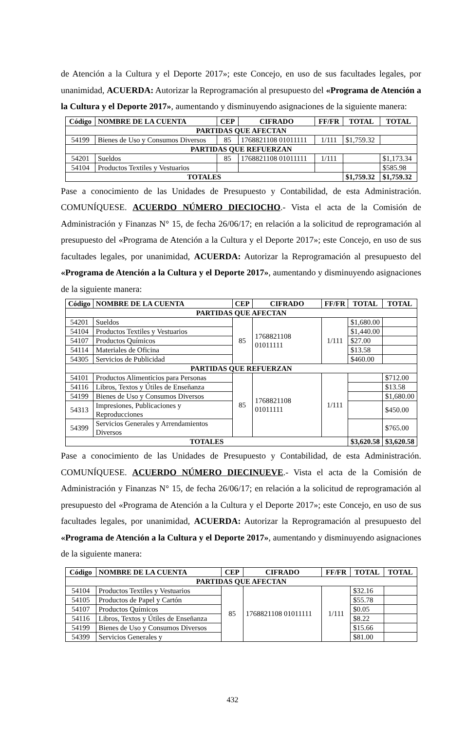de Atención a la Cultura y el Deporte 2017»; este Concejo, en uso de sus facultades legales, por unanimidad, ACUERDA: Autorizar la Reprogramación al presupuesto del «Programa de Atención a la Cultura y el Deporte 2017», aumentando y disminuyendo asignaciones de la siguiente manera:
| Código | NOMBRE DE LA CUENTA | CEP | CIFRADO | FF/FR | TOTAL | TOTAL |
| --- | --- | --- | --- | --- | --- | --- |
| PARTIDAS QUE AFECTAN | | | | | | |
| 54199 | Bienes de Uso y Consumos Diversos | 85 | 1768821108 01011111 | 1/111 | $1,759.32 | |
| PARTIDAS QUE REFUERZAN | | | | | | |
| 54201 | Sueldos | 85 | 1768821108 01011111 | 1/111 | | $1,173.34 |
| 54104 | Productos Textiles y Vestuarios | | | | | $585.98 |
| TOTALES | | | | | $1,759.32 | $1,759.32 |
Pase a conocimiento de las Unidades de Presupuesto y Contabilidad, de esta Administración. COMUNÍQUESE. ACUERDO NÚMERO DIECIOCHO.- Vista el acta de la Comisión de Administración y Finanzas N° 15, de fecha 26/06/17; en relación a la solicitud de reprogramación al presupuesto del «Programa de Atención a la Cultura y el Deporte 2017»; este Concejo, en uso de sus facultades legales, por unanimidad, ACUERDA: Autorizar la Reprogramación al presupuesto del «Programa de Atención a la Cultura y el Deporte 2017», aumentando y disminuyendo asignaciones de la siguiente manera:
| Código | NOMBRE DE LA CUENTA | CEP | CIFRADO | FF/FR | TOTAL | TOTAL |
| --- | --- | --- | --- | --- | --- | --- |
| PARTIDAS QUE AFECTAN | | | | | | |
| 54201 | Sueldos | 85 | 1768821108 01011111 | 1/111 | $1,680.00 | |
| 54104 | Productos Textiles y Vestuarios | | | | $1,440.00 | |
| 54107 | Productos Químicos | | | | $27.00 | |
| 54114 | Materiales de Oficina | | | | $13.58 | |
| 54305 | Servicios de Publicidad | | | | $460.00 | |
| PARTIDAS QUE REFUERZAN | | | | | | |
| 54101 | Productos Alimenticios para Personas | 85 | 1768821108 01011111 | 1/111 | | $712.00 |
| 54116 | Libros, Textos y Útiles de Enseñanza | | | | | $13.58 |
| 54199 | Bienes de Uso y Consumos Diversos | | | | | $1,680.00 |
| 54313 | Impresiones, Publicaciones y Reproducciones | | | | | $450.00 |
| 54399 | Servicios Generales y Arrendamientos Diversos | | | | | $765.00 |
| TOTALES | | | | | $3,620.58 | $3,620.58 |
Pase a conocimiento de las Unidades de Presupuesto y Contabilidad, de esta Administración. COMUNÍQUESE. ACUERDO NÚMERO DIECINUEVE.- Vista el acta de la Comisión de Administración y Finanzas N° 15, de fecha 26/06/17; en relación a la solicitud de reprogramación al presupuesto del «Programa de Atención a la Cultura y el Deporte 2017»; este Concejo, en uso de sus facultades legales, por unanimidad, ACUERDA: Autorizar la Reprogramación al presupuesto del «Programa de Atención a la Cultura y el Deporte 2017», aumentando y disminuyendo asignaciones de la siguiente manera:
| Código | NOMBRE DE LA CUENTA | CEP | CIFRADO | FF/FR | TOTAL | TOTAL |
| --- | --- | --- | --- | --- | --- | --- |
| PARTIDAS QUE AFECTAN | | | | | | |
| 54104 | Productos Textiles y Vestuarios | 85 | 1768821108 01011111 | 1/111 | $32.16 | |
| 54105 | Productos de Papel y Cartón | | | | $55.78 | |
| 54107 | Productos Químicos | | | | $0.05 | |
| 54116 | Libros, Textos y Útiles de Enseñanza | | | | $8.22 | |
| 54199 | Bienes de Uso y Consumos Diversos | | | | $15.66 | |
| 54399 | Servicios Generales y | | | | $81.00 | |
432